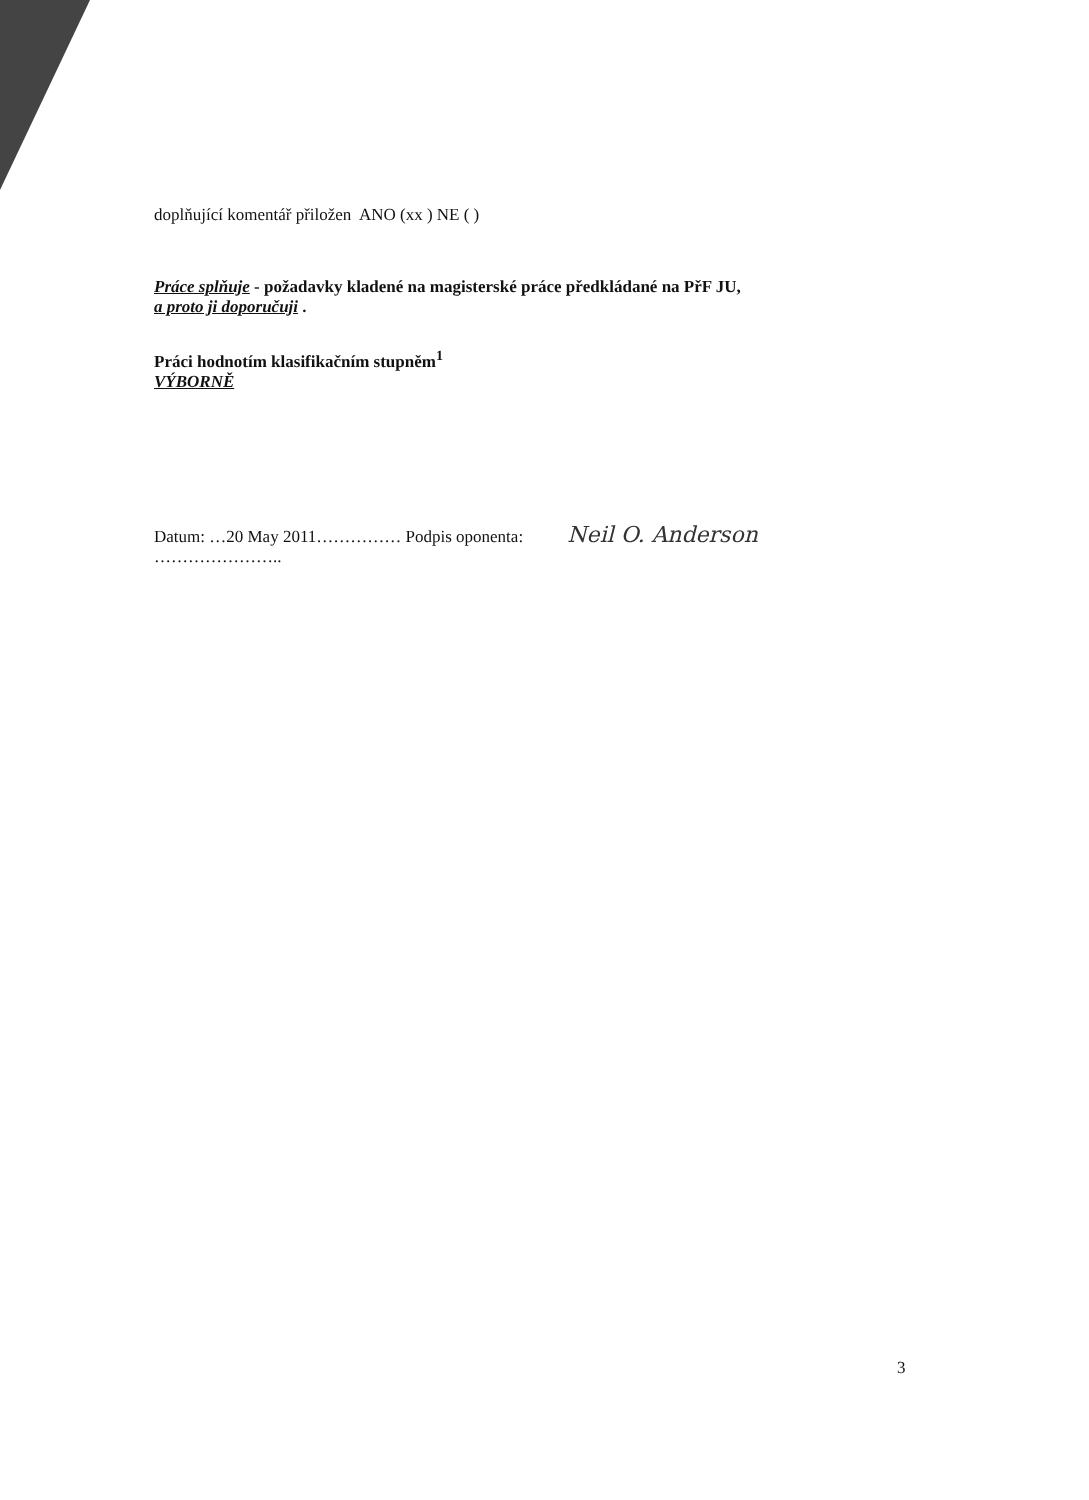doplňující komentář přiložen ANO (xx ) NE ( )
Práce splňuje - požadavky kladené na magisterské práce předkládané na PřF JU,
a proto ji doporučuji .
Práci hodnotím klasifikačním stupněm<sup>1</sup>
VÝBORNĚ
Datum: …20 May 2011…………… Podpis oponenta: Neil O. Anderson
…………………..
3